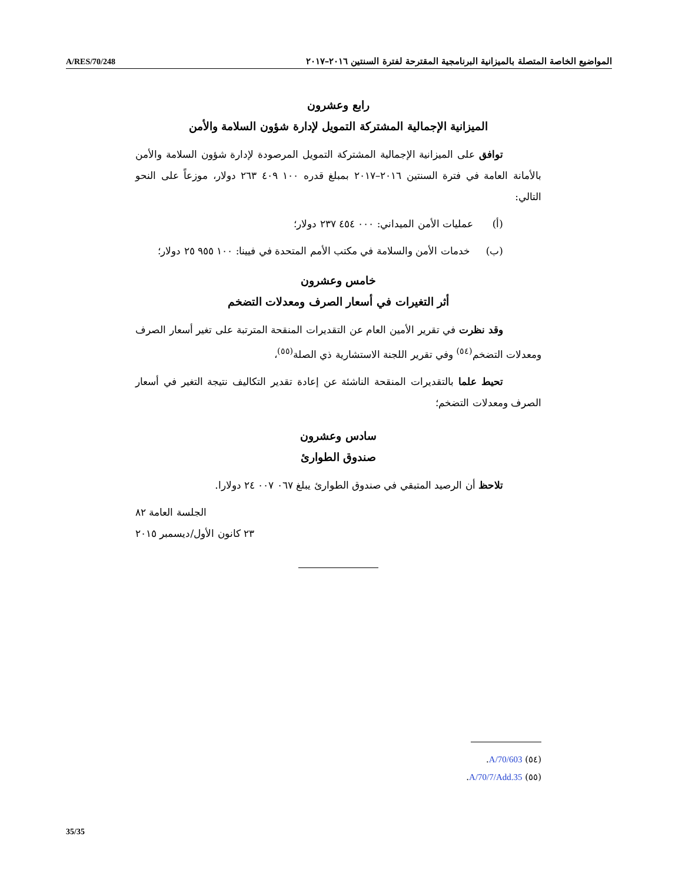A/RES/70/248 المواضيع الخاصة المتصلة بالميزانية البرنامجية المقترحة لفترة السنتين ٢٠١٦–٢٠١٧
رابع وعشرون
الميزانية الإجمالية المشتركة التمويل لإدارة شؤون السلامة والأمن
توافق على الميزانية الإجمالية المشتركة التمويل المرصودة لإدارة شؤون السلامة والأمن بالأمانة العامة في فترة السنتين ٢٠١٦–٢٠١٧ بمبلغ قدره ١٠٠ ٤٠٩ ٢٦٣ دولار، موزعاً على النحو التالي:
(أ) عمليات الأمن الميداني: ٠٠٠ ٤٥٤ ٢٣٧ دولار؛
(ب) خدمات الأمن والسلامة في مكتب الأمم المتحدة في فيينا: ١٠٠ ٩٥٥ ٢٥ دولار؛
خامس وعشرون
أثر التغيرات في أسعار الصرف ومعدلات التضخم
وقد نظرت في تقرير الأمين العام عن التقديرات المنقحة المترتبة على تغير أسعار الصرف ومعدلات التضخم<sup>(٥٤)</sup> وفي تقرير اللجنة الاستشارية ذي الصلة<sup>(٥٥)</sup>،
تحيط علما بالتقديرات المنقحة الناشئة عن إعادة تقدير التكاليف نتيجة التغير في أسعار الصرف ومعدلات التضخم؛
سادس وعشرون
صندوق الطوارئ
تلاحظ أن الرصيد المتبقي في صندوق الطوارئ يبلغ ٠٦٧ ٠٠٧ ٢٤ دولارا.
الجلسة العامة ٨٢
٢٣ كانون الأول/ديسمبر ٢٠١٥
(٥٤) A/70/603.
(٥٥) A/70/7/Add.35.
35/35